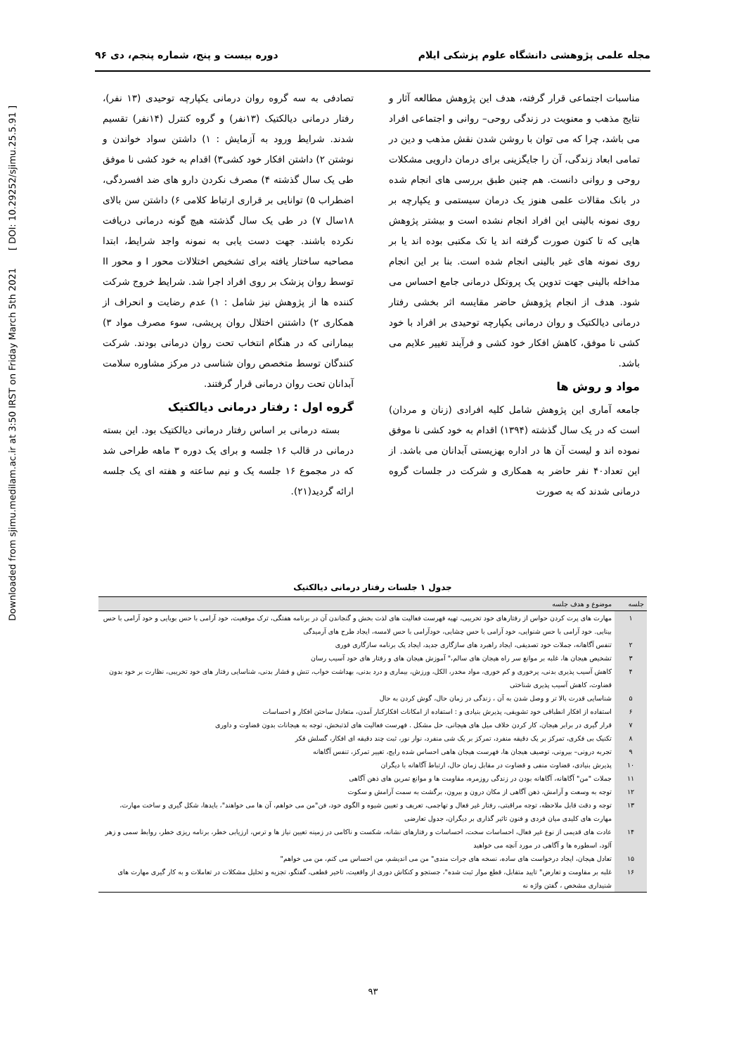Downloaded from sjimu.medilam.ac.ir at 3:50 IRST on Friday March 5th 2021 [ DOI: 10.29252/sjimu.25.5.91 ]
مجله علمی پژوهشی دانشگاه علوم پزشکی ایلام دوره بیست و پنج، شماره پنجم، دی ۹۶
مناسبات اجتماعی قرار گرفته، هدف این پژوهش مطالعه آثار و نتایج مذهب و معنویت در زندگی روحی– روانی و اجتماعی افراد می باشد، چرا که می توان با روشن شدن نقش مذهب و دین در تمامی ابعاد زندگی، آن را جایگزینی برای درمان دارویی مشکلات روحی و روانی دانست. هم چنین طبق بررسی های انجام شده در بانک مقالات علمی هنوز یک درمان سیستمی و یکپارچه بر روی نمونه بالینی این افراد انجام نشده است و بیشتر پژوهش هایی که تا کنون صورت گرفته اند یا تک مکتبی بوده اند یا بر روی نمونه های غیر بالینی انجام شده است. بنا بر این انجام مداخله بالینی جهت تدوین یک پروتکل درمانی جامع احساس می شود. هدف از انجام پژوهش حاضر مقایسه اثر بخشی رفتار درمانی دیالکتیک و روان درمانی یکپارچه توحیدی بر افراد با خود کشی نا موفق، کاهش افکار خود کشی و فرآیند تغییر علایم می باشد.
مواد و روش ها
جامعه آماری این پژوهش شامل کلیه افرادی (زنان و مردان) است که در یک سال گذشته (۱۳۹۴) اقدام به خود کشی نا موفق نموده اند و لیست آن ها در اداره بهزیستی آبدانان می باشد. از این تعداد۴۰ نفر حاضر به همکاری و شرکت در جلسات گروه درمانی شدند که به صورت
تصادفی به سه گروه روان درمانی یکپارچه توحیدی (۱۳ نفر)، رفتار درمانی دیالکتیک (۱۳نفر) و گروه کنترل (۱۴نفر) تقسیم شدند. شرایط ورود به آزمایش : ۱) داشتن سواد خواندن و نوشتن ۲) داشتن افکار خود کشی۳) اقدام به خود کشی نا موفق طی یک سال گذشته ۴) مصرف نکردن دارو های ضد افسردگی، اضطراب ۵) توانایی بر قراری ارتباط کلامی ۶) داشتن سن بالای ۱۸سال ۷) در طی یک سال گذشته هیچ گونه درمانی دریافت نکرده باشند. جهت دست یابی به نمونه واجد شرایط، ابتدا مصاحبه ساختار یافته برای تشخیص اختلالات محور I و محور II توسط روان پزشک بر روی افراد اجرا شد. شرایط خروج شرکت کننده ها از پژوهش نیز شامل : ۱) عدم رضایت و انحراف از همکاری ۲) داشتنن اختلال روان پریشی، سوء مصرف مواد ۳) بیمارانی که در هنگام انتخاب تحت روان درمانی بودند. شرکت کنندگان توسط متخصص روان شناسی در مرکز مشاوره سلامت آبدانان تحت روان درمانی قرار گرفتند.
گروه اول : رفتار درمانی دیالکتیک
بسته درمانی بر اساس رفتار درمانی دیالکتیک بود. این بسته درمانی در قالب ۱۶ جلسه و برای یک دوره ۳ ماهه طراحی شد که در مجموع ۱۶ جلسه یک و نیم ساعته و هفته ای یک جلسه ارائه گردید(۲۱).
جدول ۱ جلسات رفتار درمانی دیالکتیک
| جلسه | موضوع و هدف جلسه |
| --- | --- |
| ۱ | مهارت های پرت کردن حواس از رفتارهای خود تخریبی، تهیه فهرست فعالیت های لذت بخش و گنجاندن آن در برنامه هفتگی، ترک موقعیت، خود آرامی با حس بویایی و خود آرامی با حس بینایی. خود آرامی با حس شنوایی، خود آرامی با حس چشایی، خودآرامی با حس لامسه، ایجاد طرح های آرمیدگی |
| ۲ | تنفس آگاهانه، جملات خود تصدیقی، ایجاد راهبرد های سازگاری جدید، ایجاد یک برنامه سازگاری فوری |
| ۳ | تشخیص هیجان ها، غلبه بر موانع سر راه هیجان های سالم،" آموزش هیجان های و رفتار های خود آسیب رسان |
| ۴ | کاهش آسیب پذیری بدنی، پرخوری و کم خوری، مواد مخدر، الکل، ورزش، بیماری و درد بدنی، بهداشت خواب، تنش و فشار بدنی، شناسایی رفتار های خود تخریبی، نظارت بر خود بدون قضاوت، کاهش آسیب پذیری شناختی |
| ۵ | شناسایی قدرت بالا تر و وصل شدن به آن ، زندگی در زمان حال، گوش کردن به حال |
| ۶ | استفاده از افکار انطباقی خود تشویقی، پذیرش بنیادی و : استفاده از امکانات افکارکنار آمدن، متعادل ساختن افکار و احساسات |
| ۷ | قرار گیری در برابر هیجان، کار کردن خلاف میل های هیجانی، حل مشکل . فهرست فعالیت های لذتبخش، توجه به هیجانات بدون قضاوت و داوری |
| ۸ | تکنیک بی فکری، تمرکز بر یک دقیقه منفرد، تمرکز بر یک شی منفرد، نوار نور، ثبت چند دقیقه ای افکار، گسلش فکر |
| ۹ | تجربه درونی– بیرونی، توصیف هیجان ها، فهرست هیجان هاهی احساس شده رایج، تغییر تمرکز، تنفس آگاهانه |
| ۱۰ | پذیرش بنیادی، قضاوت منفی و قضاوت در مقابل زمان حال، ارتباط آگاهانه با دیگران |
| ۱۱ | جملات "من" آگاهانه، آگاهانه بودن در زندگی روزمره، مقاومت ها و موانع تمرین های ذهن آگاهی |
| ۱۲ | توجه به وسعت و آرامش، ذهن آگاهی از مکان درون و بیرون، برگشت به سمت آرامش و سکوت |
| ۱۳ | توجه و دقت قابل ملاحظه، توجه مراقبتی، رفتار غیر فعال و تهاجمی، تعریف و تعیین شیوه و الگوی خود، فن"من می خواهم، آن ها می خواهند"، بایدها، شکل گیری و ساخت مهارت، مهارت های کلیدی میان فردی و فنون تاثیر گذاری بر دیگران، جدول تعارضی |
| ۱۴ | عادت های قدیمی از نوع غیر فعال، احساسات سخت، احساسات و رفتارهای نشانه، شکست و ناکامی در زمینه تعیین نیاز ها و ترس، ارزیابی خطر، برنامه ریزی خطر، روابط سمی و زهر آلود، اسطوره ها و آگاهی در مورد آنچه می خواهید |
| ۱۵ | تعادل هیجان، ایجاد درخواست های ساده، نسخه های جرات مندی" من می اندیشم، من احساس می کنم، من می خواهم" |
| ۱۶ | غلبه بر مقاومت و تعارض" تایید متقابل، قطع موار ثبت شده"، جستجو و کنکاش دوری از واقعیت، تاخیر قطعی، گفتگو، تجزیه و تحلیل مشکلات در تعاملات و به کار گیری مهارت های شنیداری مشخص ، گفتن واژه نه |
۹۳